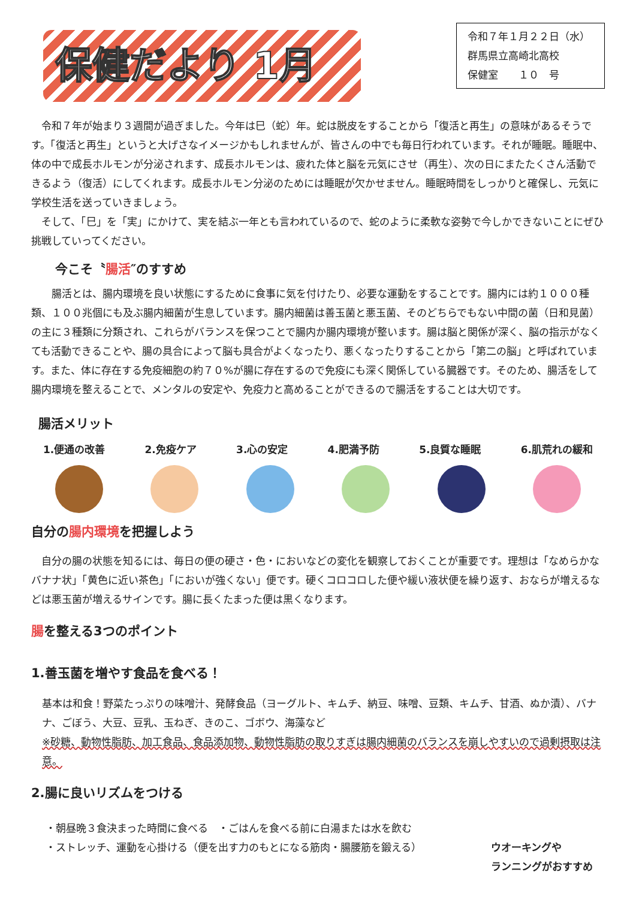保健だより 1月
令和７年１月２２日（水）
群馬県立高崎北高校
保健室　　１０　号
令和７年が始まり３週間が過ぎました。今年は巳（蛇）年。蛇は脱皮をすることから「復活と再生」の意味があるそうです。「復活と再生」というと大げさなイメージかもしれませんが、皆さんの中でも毎日行われています。それが睡眠。睡眠中、体の中で成長ホルモンが分泌されます、成長ホルモンは、疲れた体と脳を元気にさせ（再生）、次の日にまたたくさん活動できるよう（復活）にしてくれます。成長ホルモン分泌のためには睡眠が欠かせません。睡眠時間をしっかりと確保し、元気に学校生活を送っていきましょう。
そして、「巳」を「実」にかけて、実を結ぶ一年とも言われているので、蛇のように柔軟な姿勢で今しかできないことにぜひ挑戦していってください。
今こそ〝腸活″のすすめ
腸活とは、腸内環境を良い状態にするために食事に気を付けたり、必要な運動をすることです。腸内には約１０００種類、１００兆個にも及ぶ腸内細菌が生息しています。腸内細菌は善玉菌と悪玉菌、そのどちらでもない中間の菌（日和見菌）の主に３種類に分類され、これらがバランスを保つことで腸内か腸内環境が整います。腸は脳と関係が深く、脳の指示がなくても活動できることや、腸の具合によって脳も具合がよくなったり、悪くなったりすることから「第二の脳」と呼ばれています。また、体に存在する免疫細胞の約７０%が腸に存在するので免疫にも深く関係している臓器です。そのため、腸活をして腸内環境を整えることで、メンタルの安定や、免疫力と高めることができるので腸活をすることは大切です。
腸活メリット
1.便通の改善 2.免疫ケア 3.心の安定 4.肥満予防 5.良質な睡眠 6.肌荒れの緩和
自分の腸内環境を把握しよう
自分の腸の状態を知るには、毎日の便の硬さ・色・においなどの変化を観察しておくことが重要です。理想は「なめらかなバナナ状」「黄色に近い茶色」「においが強くない」便です。硬くコロコロした便や緩い液状便を繰り返す、おならが増えるなどは悪玉菌が増えるサインです。腸に長くたまった便は黒くなります。
腸を整える3つのポイント
1.善玉菌を増やす食品を食べる！
基本は和食！野菜たっぷりの味噌汁、発酵食品（ヨーグルト、キムチ、納豆、味噌、豆類、キムチ、甘酒、ぬか漬）、バナナ、ごぼう、大豆、豆乳、玉ねぎ、きのこ、ゴボウ、海藻など
※砂糖、動物性脂肪、加工食品、食品添加物、動物性脂肪の取りすぎは腸内細菌のバランスを崩しやすいので過剰摂取は注意。
2.腸に良いリズムをつける
・朝昼晩３食決まった時間に食べる　・ごはんを食べる前に白湯または水を飲む
・ストレッチ、運動を心掛ける（便を出す力のもとになる筋肉・腸腰筋を鍛える）
ウオーキングや
ランニングがおすすめ